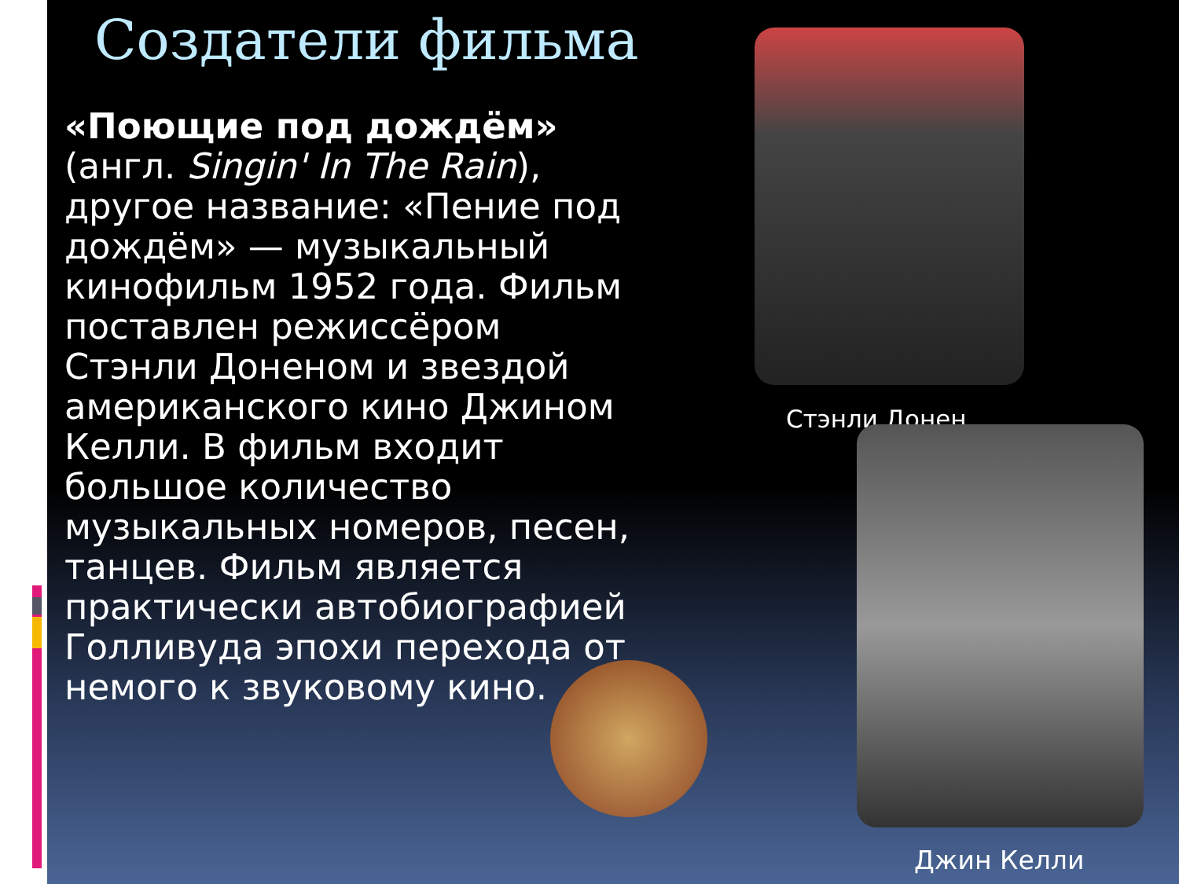Создатели фильма
Стэнли Донен
Джин Келли
«Поющие под дождём» (англ. Singin' In The Rain), другое название: «Пение под дождём» — музыкальный кинофильм 1952 года. Фильм поставлен режиссёром Стэнли Доненом и звездой американского кино Джином Келли. В фильм входит большое количество музыкальных номеров, песен, танцев. Фильм является практически автобиографией Голливуда эпохи перехода от немого к звуковому кино.